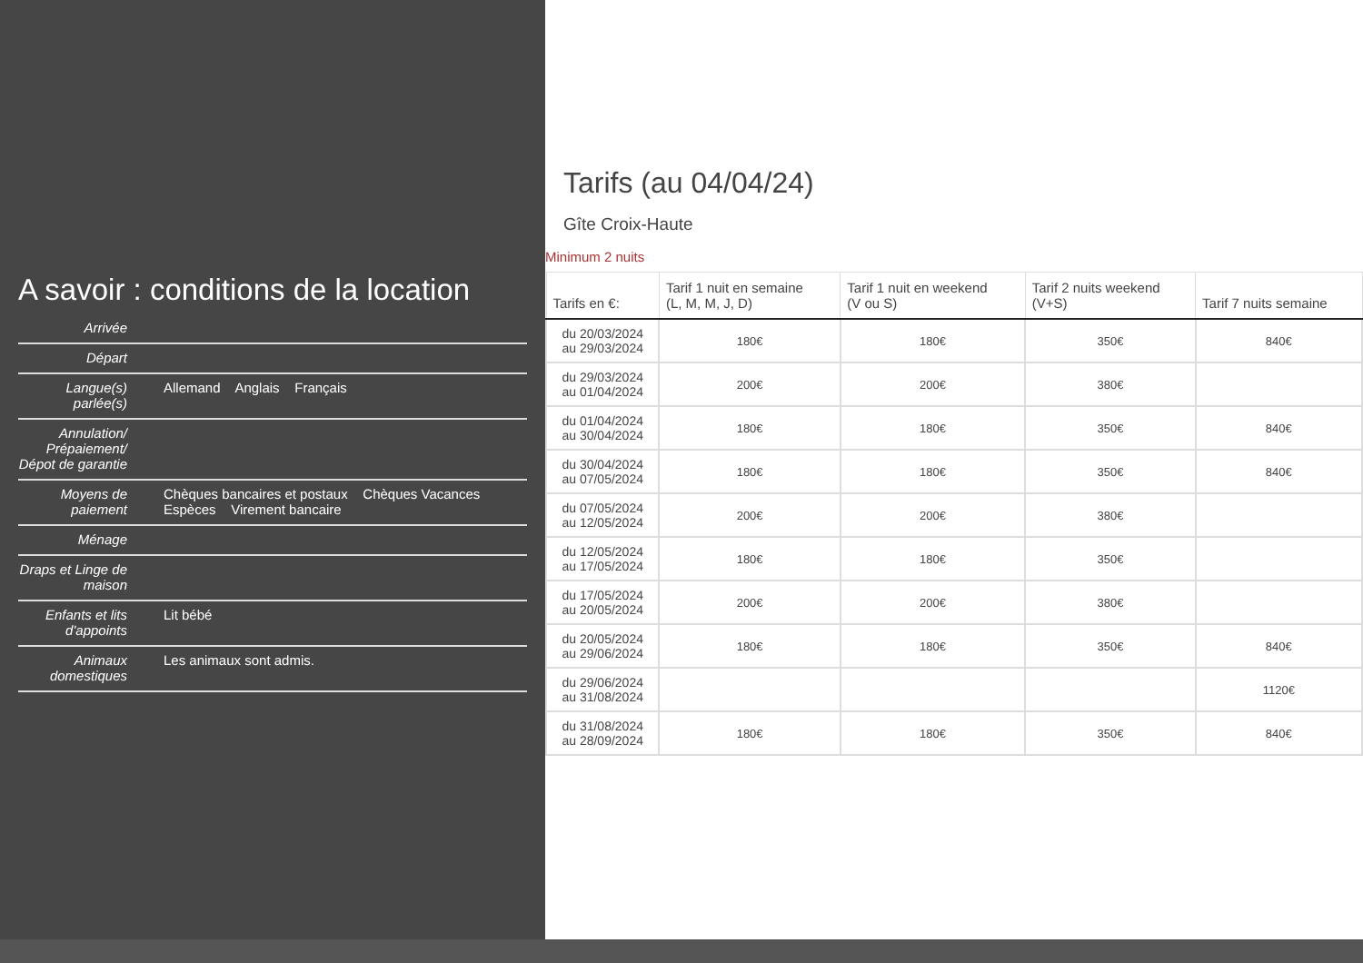A savoir : conditions de la location
| Arrivée | |
| Départ | |
| Langue(s) parlée(s) | Allemand Anglais Français |
| Annulation/ Prépaiement/ Dépot de garantie | |
| Moyens de paiement | Chèques bancaires et postaux Chèques Vacances Espèces Virement bancaire |
| Ménage | |
| Draps et Linge de maison | |
| Enfants et lits d'appoints | Lit bébé |
| Animaux domestiques | Les animaux sont admis. |
Tarifs (au 04/04/24)
Gîte Croix-Haute
Minimum 2 nuits
| Tarifs en €: | Tarif 1 nuit en semaine (L, M, M, J, D) | Tarif 1 nuit en weekend (V ou S) | Tarif 2 nuits weekend (V+S) | Tarif 7 nuits semaine |
| --- | --- | --- | --- | --- |
| du 20/03/2024 au 29/03/2024 | 180€ | 180€ | 350€ | 840€ |
| du 29/03/2024 au 01/04/2024 | 200€ | 200€ | 380€ | |
| du 01/04/2024 au 30/04/2024 | 180€ | 180€ | 350€ | 840€ |
| du 30/04/2024 au 07/05/2024 | 180€ | 180€ | 350€ | 840€ |
| du 07/05/2024 au 12/05/2024 | 200€ | 200€ | 380€ | |
| du 12/05/2024 au 17/05/2024 | 180€ | 180€ | 350€ | |
| du 17/05/2024 au 20/05/2024 | 200€ | 200€ | 380€ | |
| du 20/05/2024 au 29/06/2024 | 180€ | 180€ | 350€ | 840€ |
| du 29/06/2024 au 31/08/2024 | | | | 1120€ |
| du 31/08/2024 au 28/09/2024 | 180€ | 180€ | 350€ | 840€ |